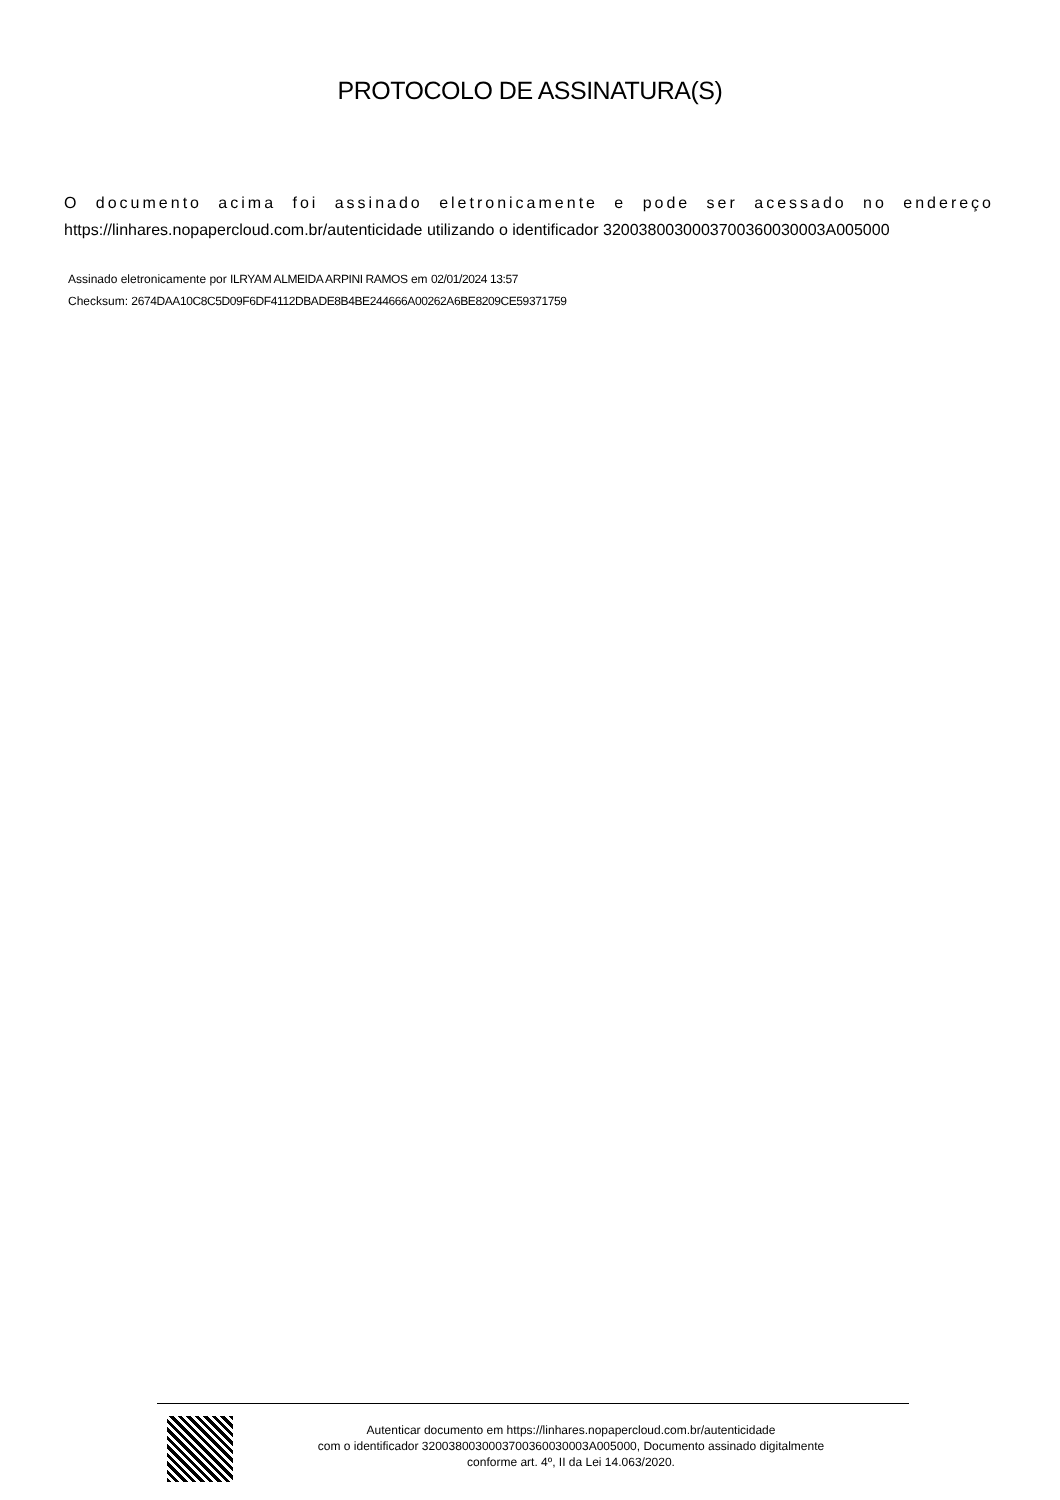PROTOCOLO DE ASSINATURA(S)
O documento acima foi assinado eletronicamente e pode ser acessado no endereço
https://linhares.nopapercloud.com.br/autenticidade utilizando o identificador 320038003000370036003000​3A005000
Assinado eletronicamente por ILRYAM ALMEIDA ARPINI RAMOS em 02/01/2024 13:57
Checksum: 2674DAA10C8C5D09F6DF4112DBADE8B4BE244666A00262A6BE8209CE59371759
Autenticar documento em https://linhares.nopapercloud.com.br/autenticidade
com o identificador 3200380030003700360030003A005000, Documento assinado digitalmente
conforme art. 4º, II da Lei 14.063/2020.